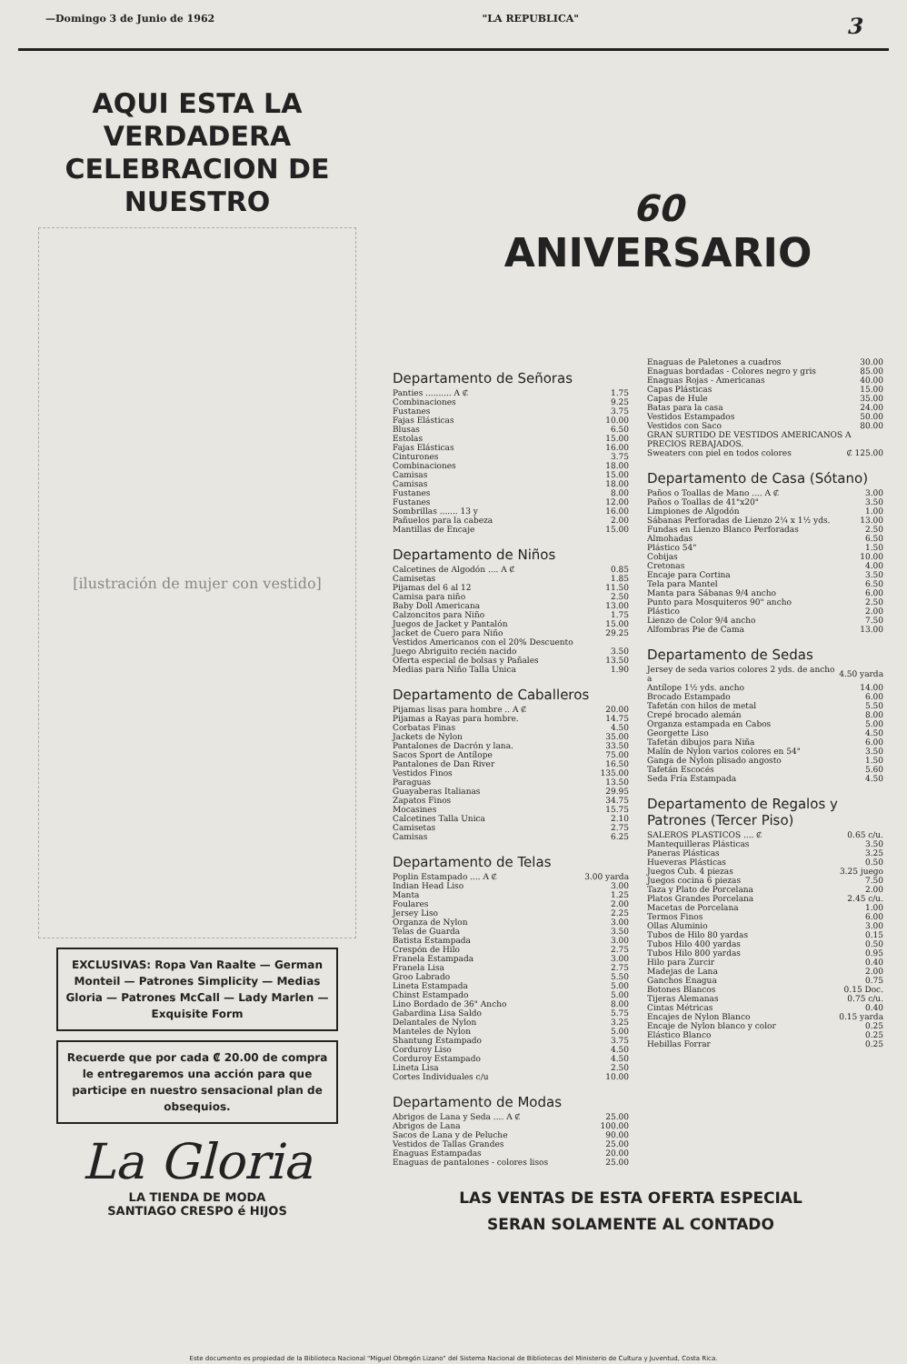—Domingo 3 de Junio de 1962 "LA REPUBLICA" 3
AQUI ESTA LA VERDADERA
CELEBRACION DE
NUESTRO
[ilustración de mujer con vestido]
EXCLUSIVAS: Ropa Van Raalte — German Monteil — Patrones Simplicity — Medias Gloria — Patrones McCall — Lady Marlen — Exquisite Form
Recuerde que por cada ₡ 20.00 de compra le entregaremos una acción para que participe en nuestro sensacional plan de obsequios.
La Gloria
LA TIENDA DE MODA
SANTIAGO CRESPO é HIJOS
60
ANIVERSARIO
Departamento de Señoras
| Panties .......... A ₡ | 1.75 |
| Combinaciones | 9.25 |
| Fustanes | 3.75 |
| Fajas Elásticas | 10.00 |
| Blusas | 6.50 |
| Estolas | 15.00 |
| Fajas Elásticas | 16.00 |
| Cinturones | 3.75 |
| Combinaciones | 18.00 |
| Camisas | 15.00 |
| Camisas | 18.00 |
| Fustanes | 8.00 |
| Fustanes | 12.00 |
| Sombrillas ....... 13 y | 16.00 |
| Pañuelos para la cabeza | 2.00 |
| Mantillas de Encaje | 15.00 |
Departamento de Niños
| Calcetines de Algodón .... A ₡ | 0.85 |
| Camisetas | 1.85 |
| Pijamas del 6 al 12 | 11.50 |
| Camisa para niño | 2.50 |
| Baby Doll Americana | 13.00 |
| Calzoncitos para Niño | 1.75 |
| Juegos de Jacket y Pantalón | 15.00 |
| Jacket de Cuero para Niño | 29.25 |
| Vestidos Americanos con el 20% Descuento | |
| Juego Abriguito recién nacido | 3.50 |
| Oferta especial de bolsas y Pañales | 13.50 |
| Medias para Niño Talla Unica | 1.90 |
Departamento de Caballeros
| Pijamas lisas para hombre .. A ₡ | 20.00 |
| Pijamas a Rayas para hombre. | 14.75 |
| Corbatas Finas | 4.50 |
| Jackets de Nylon | 35.00 |
| Pantalones de Dacrón y lana. | 33.50 |
| Sacos Sport de Antílope | 75.00 |
| Pantalones de Dan River | 16.50 |
| Vestidos Finos | 135.00 |
| Paraguas | 13.50 |
| Guayaberas Italianas | 29.95 |
| Zapatos Finos | 34.75 |
| Mocasines | 15.75 |
| Calcetines Talla Unica | 2.10 |
| Camisetas | 2.75 |
| Camisas | 6.25 |
Departamento de Telas
| Poplin Estampado .... A ₡ | 3.00 yarda |
| Indian Head Liso | 3.00 |
| Manta | 1.25 |
| Foulares | 2.00 |
| Jersey Liso | 2.25 |
| Organza de Nylon | 3.00 |
| Telas de Guarda | 3.50 |
| Batista Estampada | 3.00 |
| Crespón de Hilo | 2.75 |
| Franela Estampada | 3.00 |
| Franela Lisa | 2.75 |
| Groo Labrado | 5.50 |
| Lineta Estampada | 5.00 |
| Chinst Estampado | 5.00 |
| Lino Bordado de 36" Ancho | 8.00 |
| Gabardina Lisa Saldo | 5.75 |
| Delantales de Nylon | 3.25 |
| Manteles de Nylon | 5.00 |
| Shantung Estampado | 3.75 |
| Corduroy Liso | 4.50 |
| Corduroy Estampado | 4.50 |
| Lineta Lisa | 2.50 |
| Cortes Individuales c/u | 10.00 |
Departamento de Modas
| Abrigos de Lana y Seda .... A ₡ | 25.00 |
| Abrigos de Lana | 100.00 |
| Sacos de Lana y de Peluche | 90.00 |
| Vestidos de Tallas Grandes | 25.00 |
| Enaguas Estampadas | 20.00 |
| Enaguas de pantalones - colores lisos | 25.00 |
| Enaguas de Paletones a cuadros | 30.00 |
| Enaguas bordadas - Colores negro y gris | 85.00 |
| Enaguas Rojas - Americanas | 40.00 |
| Capas Plásticas | 15.00 |
| Capas de Hule | 35.00 |
| Batas para la casa | 24.00 |
| Vestidos Estampados | 50.00 |
| Vestidos con Saco | 80.00 |
| GRAN SURTIDO DE VESTIDOS AMERICANOS A PRECIOS REBAJADOS. | |
| Sweaters con piel en todos colores | ₡ 125.00 |
Departamento de Casa (Sótano)
| Paños o Toallas de Mano .... A ₡ | 3.00 |
| Paños o Toallas de 41"x20" | 3.50 |
| Limpiones de Algodón | 1.00 |
| Sábanas Perforadas de Lienzo 2¼ x 1½ yds. | 13.00 |
| Fundas en Lienzo Blanco Perforadas | 2.50 |
| Almohadas | 6.50 |
| Plástico 54" | 1.50 |
| Cobijas | 10.00 |
| Cretonas | 4.00 |
| Encaje para Cortina | 3.50 |
| Tela para Mantel | 6.50 |
| Manta para Sábanas 9/4 ancho | 6.00 |
| Punto para Mosquiteros 90" ancho | 2.50 |
| Plástico | 2.00 |
| Lienzo de Color 9/4 ancho | 7.50 |
| Alfombras Pie de Cama | 13.00 |
Departamento de Sedas
| Jersey de seda varios colores 2 yds. de ancho a | 4.50 yarda |
| Antílope 1½ yds. ancho | 14.00 |
| Brocado Estampado | 6.00 |
| Tafetán con hilos de metal | 5.50 |
| Crepé brocado alemán | 8.00 |
| Organza estampada en Cabos | 5.00 |
| Georgette Liso | 4.50 |
| Tafetán dibujos para Niña | 6.00 |
| Malín de Nylon varios colores en 54" | 3.50 |
| Ganga de Nylon plisado angosto | 1.50 |
| Tafetán Escocés | 5.60 |
| Seda Fría Estampada | 4.50 |
Departamento de Regalos y Patrones (Tercer Piso)
| SALEROS PLASTICOS .... ₡ | 0.65 c/u. |
| Mantequilleras Plásticas | 3.50 |
| Paneras Plásticas | 3.25 |
| Hueveras Plásticas | 0.50 |
| Juegos Cub. 4 piezas | 3.25 juego |
| Juegos cocina 6 piezas | 7.50 |
| Taza y Plato de Porcelana | 2.00 |
| Platos Grandes Porcelana | 2.45 c/u. |
| Macetas de Porcelana | 1.00 |
| Termos Finos | 6.00 |
| Ollas Aluminio | 3.00 |
| Tubos de Hilo 80 yardas | 0.15 |
| Tubos Hilo 400 yardas | 0.50 |
| Tubos Hilo 800 yardas | 0.95 |
| Hilo para Zurcir | 0.40 |
| Madejas de Lana | 2.00 |
| Ganchos Enagua | 0.75 |
| Botones Blancos | 0.15 Doc. |
| Tijeras Alemanas | 0.75 c/u. |
| Cintas Métricas | 0.40 |
| Encajes de Nylon Blanco | 0.15 yarda |
| Encaje de Nylon blanco y color | 0.25 |
| Elástico Blanco | 0.25 |
| Hebillas Forrar | 0.25 |
LAS VENTAS DE ESTA OFERTA ESPECIAL
SERAN SOLAMENTE AL CONTADO
Este documento es propiedad de la Biblioteca Nacional "Miguel Obregón Lizano" del Sistema Nacional de Bibliotecas del Ministerio de Cultura y Juventud, Costa Rica.